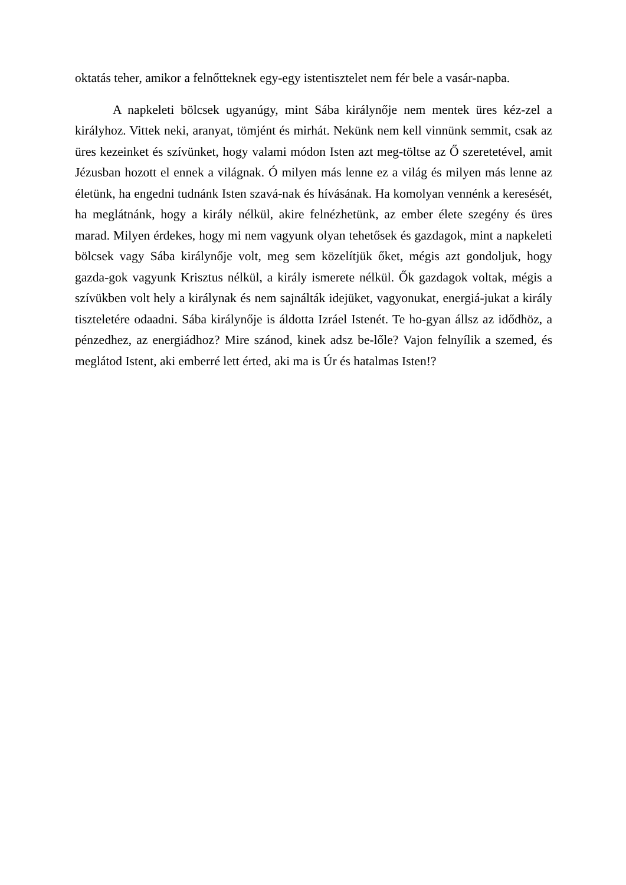oktatás teher, amikor a felnőtteknek egy-egy istentisztelet nem fér bele a vasár-napba.
A napkeleti bölcsek ugyanúgy, mint Sába királynője nem mentek üres kéz-zel a királyhoz. Vittek neki, aranyat, tömjént és mirhát. Nekünk nem kell vinnünk semmit, csak az üres kezeinket és szívünket, hogy valami módon Isten azt meg-töltse az Ő szeretetével, amit Jézusban hozott el ennek a világnak. Ó milyen más lenne ez a világ és milyen más lenne az életünk, ha engedni tudnánk Isten szavá-nak és hívásának. Ha komolyan vennénk a keresését, ha meglátnánk, hogy a király nélkül, akire felnézhetünk, az ember élete szegény és üres marad. Milyen érdekes, hogy mi nem vagyunk olyan tehetősek és gazdagok, mint a napkeleti bölcsek vagy Sába királynője volt, meg sem közelítjük őket, mégis azt gondoljuk, hogy gazda-gok vagyunk Krisztus nélkül, a király ismerete nélkül. Ők gazdagok voltak, mégis a szívükben volt hely a királynak és nem sajnálták idejüket, vagyonukat, energiá-jukat a király tiszteletére odaadni. Sába királynője is áldotta Izráel Istenét. Te ho-gyan állsz az idődhöz, a pénzedhez, az energiádhoz? Mire szánod, kinek adsz be-lőle? Vajon felnyílik a szemed, és meglátod Istent, aki emberré lett érted, aki ma is Úr és hatalmas Isten!?